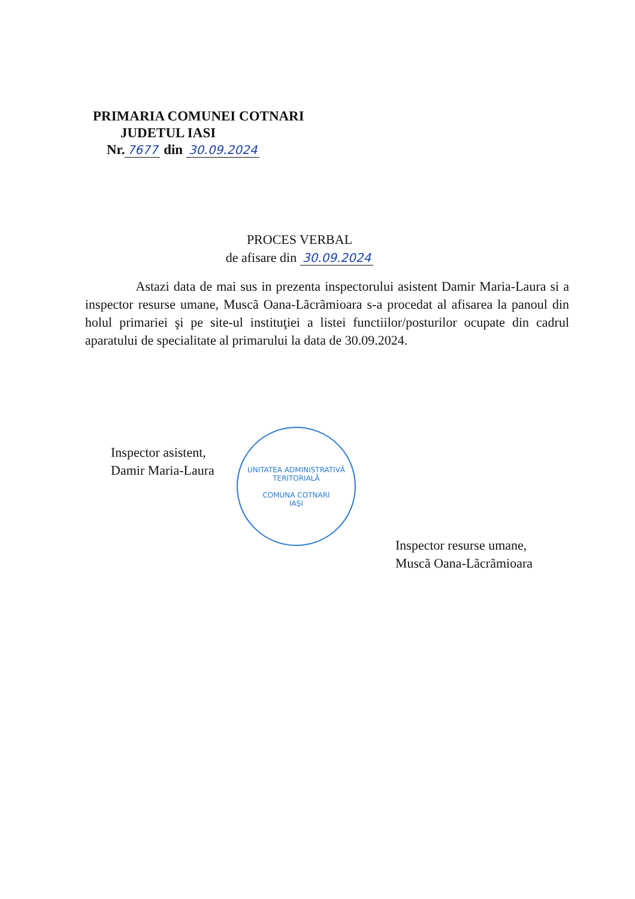PRIMARIA COMUNEI COTNARI
JUDETUL IASI
Nr. 7677 din 30.09.2024
PROCES VERBAL
de afisare din 30.09.2024
Astazi data de mai sus in prezenta inspectorului asistent Damir Maria-Laura si a inspector resurse umane, Muscã Oana-Lãcrãmioara s-a procedat al afisarea la panoul din holul primariei şi pe site-ul instituţiei a listei functiilor/posturilor ocupate din cadrul aparatului de specialitate al primarului la data de 30.09.2024.
Inspector asistent,
Damir Maria-Laura
UNITATEA ADMINISTRATIVĂ TERITORIALĂ
COMUNA COTNARI
IAŞI
Inspector resurse umane,
Muscã Oana-Lãcrãmioara